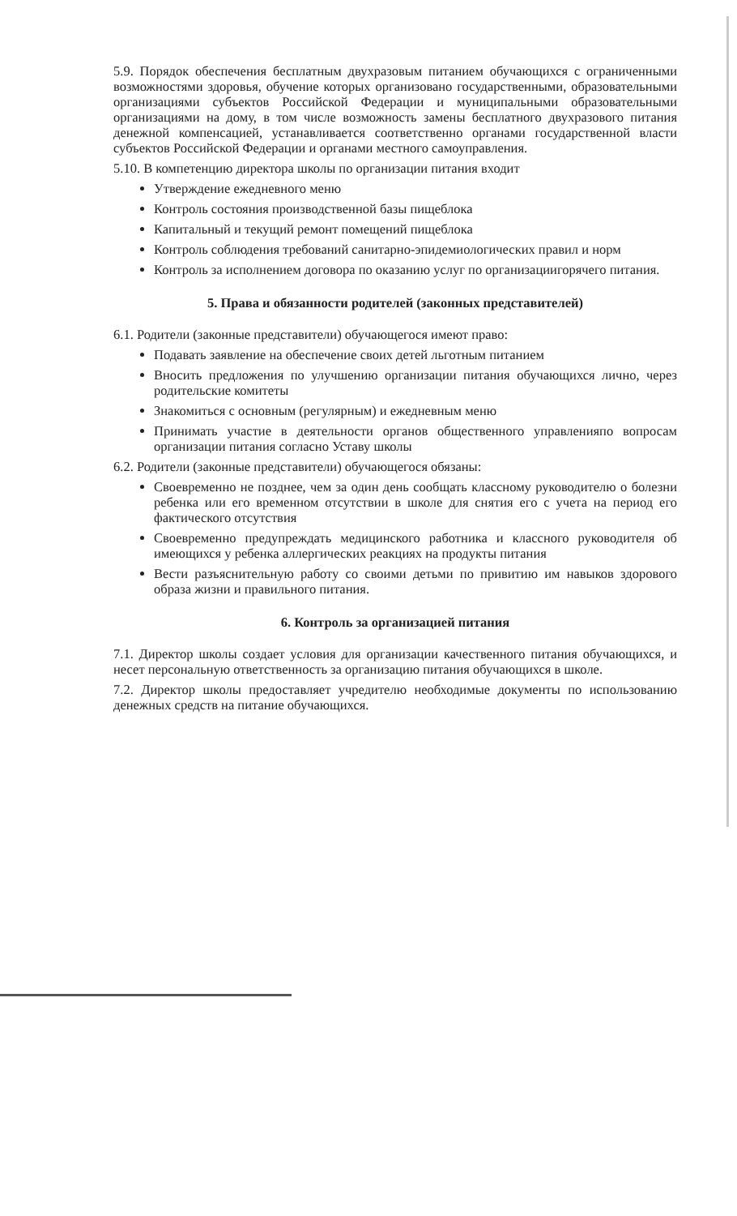5.9. Порядок обеспечения бесплатным двухразовым питанием обучающихся с ограниченными возможностями здоровья, обучение которых организовано государственными, образовательными организациями субъектов Российской Федерации и муниципальными образовательными организациями на дому, в том числе возможность замены бесплатного двухразового питания денежной компенсацией, устанавливается соответственно органами государственной власти субъектов Российской Федерации и органами местного самоуправления.
5.10. В компетенцию директора школы по организации питания входит
Утверждение ежедневного меню
Контроль состояния производственной базы пищеблока
Капитальный и текущий ремонт помещений пищеблока
Контроль соблюдения требований санитарно-эпидемиологических правил и норм
Контроль за исполнением договора по оказанию услуг по организациигорячего питания.
5. Права и обязанности родителей (законных представителей)
6.1. Родители (законные представители) обучающегося имеют право:
Подавать заявление на обеспечение своих детей льготным питанием
Вносить предложения по улучшению организации питания обучающихся лично, через родительские комитеты
Знакомиться с основным (регулярным) и ежедневным меню
Принимать участие в деятельности органов общественного управленияпо вопросам организации питания согласно Уставу школы
6.2. Родители (законные представители) обучающегося обязаны:
Своевременно не позднее, чем за один день сообщать классному руководителю о болезни ребенка или его временном отсутствии в школе для снятия его с учета на период его фактического отсутствия
Своевременно предупреждать медицинского работника и классного руководителя об имеющихся у ребенка аллергических реакциях на продукты питания
Вести разъяснительную работу со своими детьми по привитию им навыков здорового образа жизни и правильного питания.
6. Контроль за организацией питания
7.1. Директор школы создает условия для организации качественного питания обучающихся, и несет персональную ответственность за организацию питания обучающихся в школе.
7.2. Директор школы предоставляет учредителю необходимые документы по использованию денежных средств на питание обучающихся.